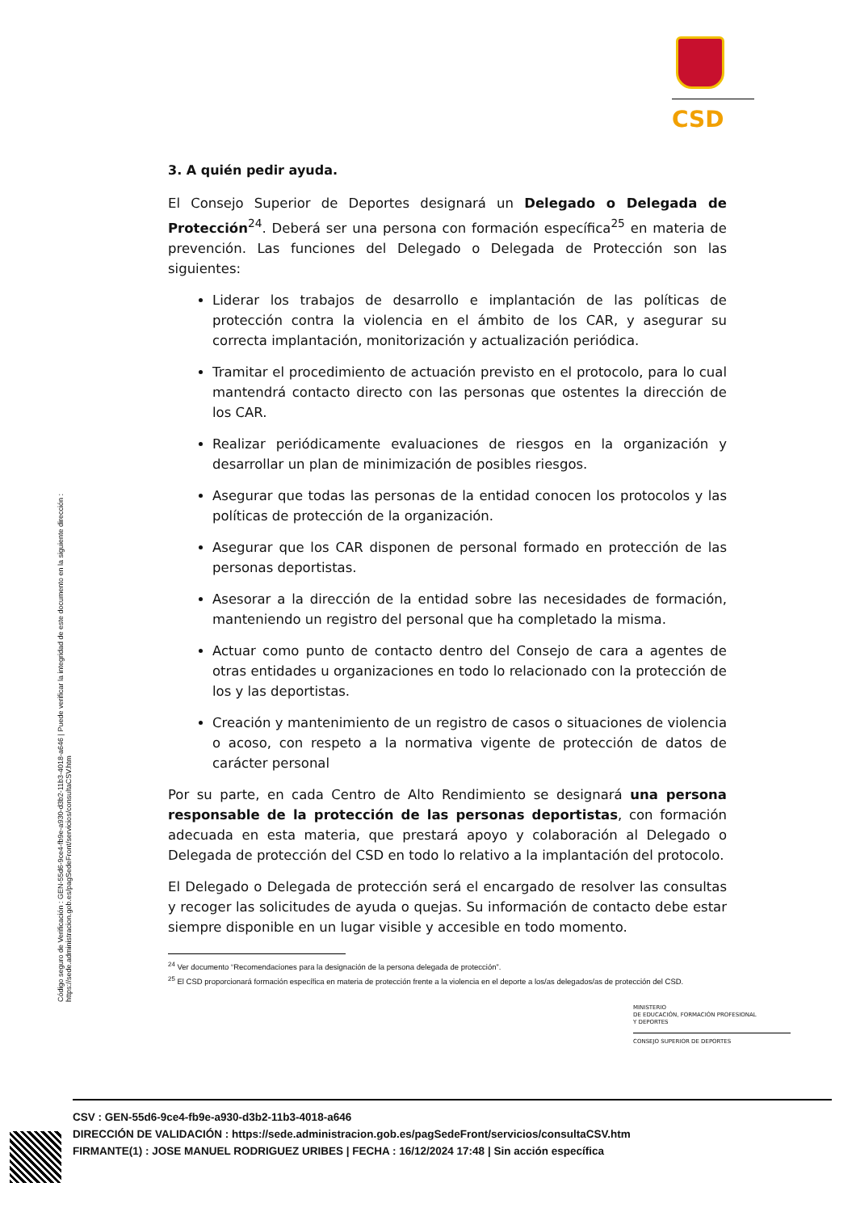CSD
Código seguro de Verificación : GEN-55d6-9ce4-fb9e-a930-d3b2-11b3-4018-a646 | Puede verificar la integridad de este documento en la siguiente dirección : https://sede.administracion.gob.es/pagSedeFront/servicios/consultaCSV.htm
3. A quién pedir ayuda.
El Consejo Superior de Deportes designará un Delegado o Delegada de Protección<sup>24</sup>. Deberá ser una persona con formación específica<sup>25</sup> en materia de prevención. Las funciones del Delegado o Delegada de Protección son las siguientes:
Liderar los trabajos de desarrollo e implantación de las políticas de protección contra la violencia en el ámbito de los CAR, y asegurar su correcta implantación, monitorización y actualización periódica.
Tramitar el procedimiento de actuación previsto en el protocolo, para lo cual mantendrá contacto directo con las personas que ostentes la dirección de los CAR.
Realizar periódicamente evaluaciones de riesgos en la organización y desarrollar un plan de minimización de posibles riesgos.
Asegurar que todas las personas de la entidad conocen los protocolos y las políticas de protección de la organización.
Asegurar que los CAR disponen de personal formado en protección de las personas deportistas.
Asesorar a la dirección de la entidad sobre las necesidades de formación, manteniendo un registro del personal que ha completado la misma.
Actuar como punto de contacto dentro del Consejo de cara a agentes de otras entidades u organizaciones en todo lo relacionado con la protección de los y las deportistas.
Creación y mantenimiento de un registro de casos o situaciones de violencia o acoso, con respeto a la normativa vigente de protección de datos de carácter personal
Por su parte, en cada Centro de Alto Rendimiento se designará una persona responsable de la protección de las personas deportistas, con formación adecuada en esta materia, que prestará apoyo y colaboración al Delegado o Delegada de protección del CSD en todo lo relativo a la implantación del protocolo.
El Delegado o Delegada de protección será el encargado de resolver las consultas y recoger las solicitudes de ayuda o quejas. Su información de contacto debe estar siempre disponible en un lugar visible y accesible en todo momento.
<sup>24</sup> Ver documento “Recomendaciones para la designación de la persona delegada de protección”.
<sup>25</sup> El CSD proporcionará formación específica en materia de protección frente a la violencia en el deporte a los/as delegados/as de protección del CSD.
MINISTERIO
DE EDUCACIÓN, FORMACIÓN PROFESIONAL
Y DEPORTES
CONSEJO SUPERIOR DE DEPORTES
CSV : GEN-55d6-9ce4-fb9e-a930-d3b2-11b3-4018-a646
DIRECCIÓN DE VALIDACIÓN : https://sede.administracion.gob.es/pagSedeFront/servicios/consultaCSV.htm
FIRMANTE(1) : JOSE MANUEL RODRIGUEZ URIBES | FECHA : 16/12/2024 17:48 | Sin acción específica